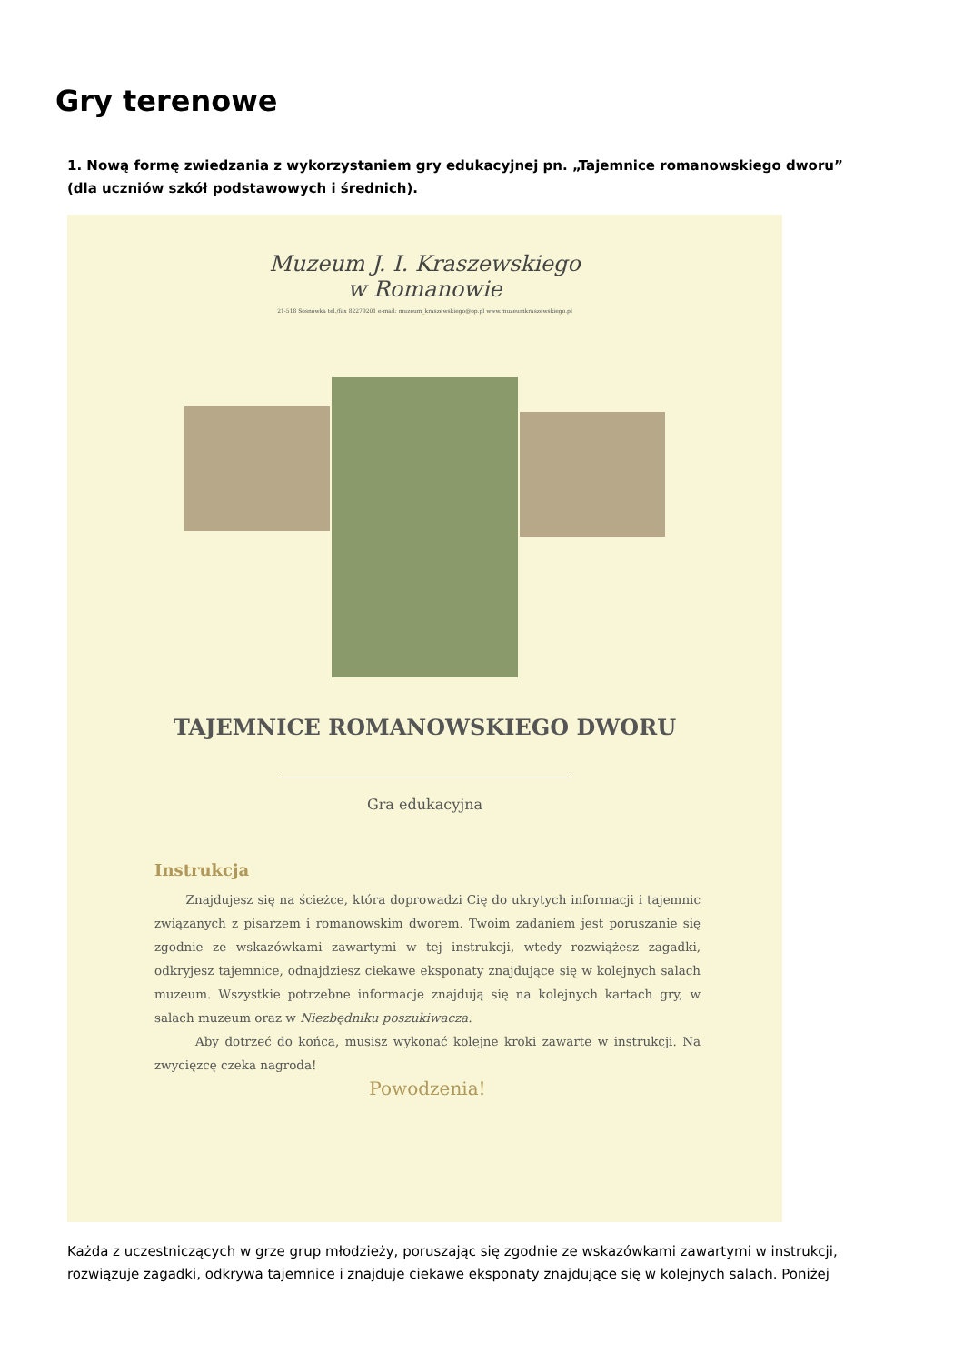Gry terenowe
1. Nową formę zwiedzania z wykorzystaniem gry edukacyjnej pn. „Tajemnice romanowskiego dworu” (dla uczniów szkół podstawowych i średnich).
Muzeum J. I. Kraszewskiego
w Romanowie
21-518 Sosnówka tel./fax 82279201 e-mail: muzeum_kraszewskiego@op.pl www.muzeumkraszewskiego.pl
TAJEMNICE ROMANOWSKIEGO DWORU
Gra edukacyjna
Instrukcja
Znajdujesz się na ścieżce, która doprowadzi Cię do ukrytych informacji i tajemnic związanych z pisarzem i romanowskim dworem. Twoim zadaniem jest poruszanie się zgodnie ze wskazówkami zawartymi w tej instrukcji, wtedy rozwiążesz zagadki, odkryjesz tajemnice, odnajdziesz ciekawe eksponaty znajdujące się w kolejnych salach muzeum. Wszystkie potrzebne informacje znajdują się na kolejnych kartach gry, w salach muzeum oraz w Niezbędniku poszukiwacza.
Aby dotrzeć do końca, musisz wykonać kolejne kroki zawarte w instrukcji. Na zwycięzcę czeka nagroda!
Powodzenia!
Każda z uczestniczących w grze grup młodzieży, poruszając się zgodnie ze wskazówkami zawartymi w instrukcji, rozwiązuje zagadki, odkrywa tajemnice i znajduje ciekawe eksponaty znajdujące się w kolejnych salach. Poniżej